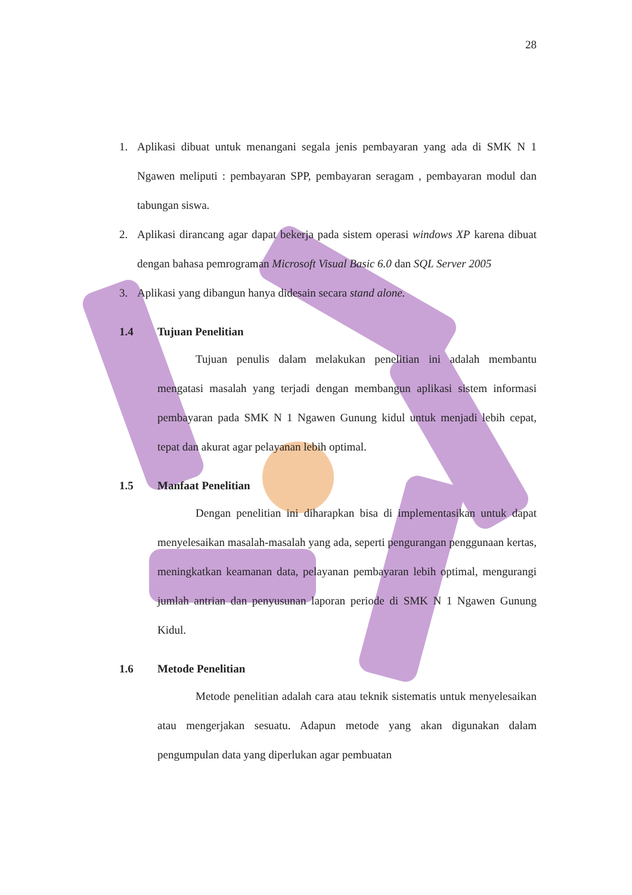28
1. Aplikasi dibuat untuk menangani segala jenis pembayaran yang ada di SMK N 1 Ngawen meliputi : pembayaran SPP, pembayaran seragam , pembayaran modul dan tabungan siswa.
2. Aplikasi dirancang agar dapat bekerja pada sistem operasi windows XP karena dibuat dengan bahasa pemrograman Microsoft Visual Basic 6.0 dan SQL Server 2005
3. Aplikasi yang dibangun hanya didesain secara stand alone.
1.4 Tujuan Penelitian
Tujuan penulis dalam melakukan penelitian ini adalah membantu mengatasi masalah yang terjadi dengan membangun aplikasi sistem informasi pembayaran pada SMK N 1 Ngawen Gunung kidul untuk menjadi lebih cepat, tepat dan akurat agar pelayanan lebih optimal.
1.5 Manfaat Penelitian
Dengan penelitian ini diharapkan bisa di implementasikan untuk dapat menyelesaikan masalah-masalah yang ada, seperti pengurangan penggunaan kertas, meningkatkan keamanan data, pelayanan pembayaran lebih optimal, mengurangi jumlah antrian dan penyusunan laporan periode di SMK N 1 Ngawen Gunung Kidul.
1.6 Metode Penelitian
Metode penelitian adalah cara atau teknik sistematis untuk menyelesaikan atau mengerjakan sesuatu. Adapun metode yang akan digunakan dalam pengumpulan data yang diperlukan agar pembuatan